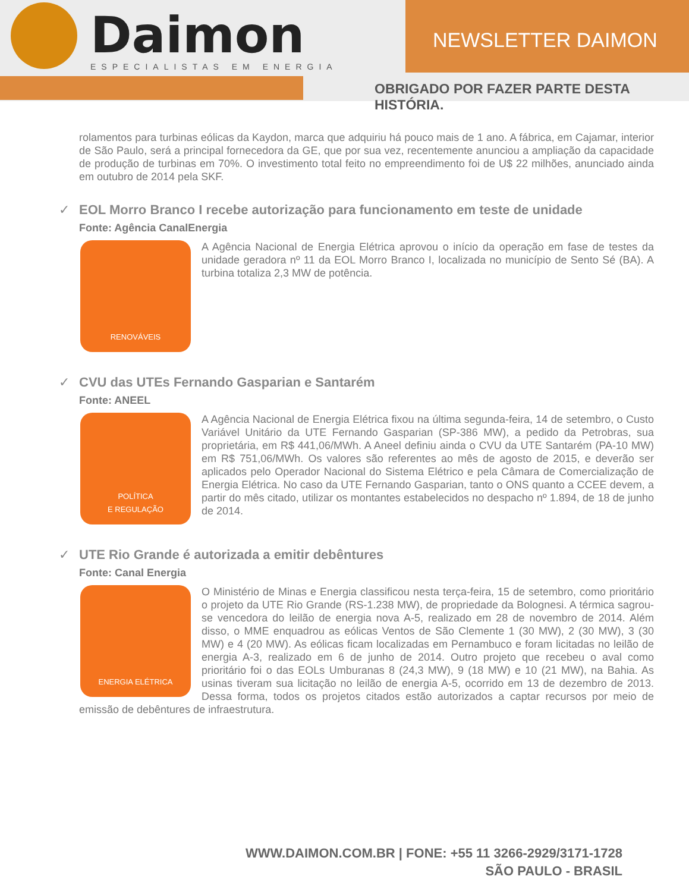Daimon
ESPECIALISTAS EM ENERGIA
NEWSLETTER DAIMON
OBRIGADO POR FAZER PARTE DESTA HISTÓRIA.
rolamentos para turbinas eólicas da Kaydon, marca que adquiriu há pouco mais de 1 ano. A fábrica, em Cajamar, interior de São Paulo, será a principal fornecedora da GE, que por sua vez, recentemente anunciou a ampliação da capacidade de produção de turbinas em 70%. O investimento total feito no empreendimento foi de U$ 22 milhões, anunciado ainda em outubro de 2014 pela SKF.
✓ EOL Morro Branco I recebe autorização para funcionamento em teste de unidade
Fonte: Agência CanalEnergia
RENOVÁVEIS
A Agência Nacional de Energia Elétrica aprovou o início da operação em fase de testes da unidade geradora nº 11 da EOL Morro Branco I, localizada no município de Sento Sé (BA). A turbina totaliza 2,3 MW de potência.
✓ CVU das UTEs Fernando Gasparian e Santarém
Fonte: ANEEL
POLÍTICA
E REGULAÇÃO
A Agência Nacional de Energia Elétrica fixou na última segunda-feira, 14 de setembro, o Custo Variável Unitário da UTE Fernando Gasparian (SP-386 MW), a pedido da Petrobras, sua proprietária, em R$ 441,06/MWh. A Aneel definiu ainda o CVU da UTE Santarém (PA-10 MW) em R$ 751,06/MWh. Os valores são referentes ao mês de agosto de 2015, e deverão ser aplicados pelo Operador Nacional do Sistema Elétrico e pela Câmara de Comercialização de Energia Elétrica. No caso da UTE Fernando Gasparian, tanto o ONS quanto a CCEE devem, a partir do mês citado, utilizar os montantes estabelecidos no despacho nº 1.894, de 18 de junho de 2014.
✓ UTE Rio Grande é autorizada a emitir debêntures
Fonte: Canal Energia
ENERGIA ELÉTRICA
O Ministério de Minas e Energia classificou nesta terça-feira, 15 de setembro, como prioritário o projeto da UTE Rio Grande (RS-1.238 MW), de propriedade da Bolognesi. A térmica sagrou-se vencedora do leilão de energia nova A-5, realizado em 28 de novembro de 2014. Além disso, o MME enquadrou as eólicas Ventos de São Clemente 1 (30 MW), 2 (30 MW), 3 (30 MW) e 4 (20 MW). As eólicas ficam localizadas em Pernambuco e foram licitadas no leilão de energia A-3, realizado em 6 de junho de 2014. Outro projeto que recebeu o aval como prioritário foi o das EOLs Umburanas 8 (24,3 MW), 9 (18 MW) e 10 (21 MW), na Bahia. As usinas tiveram sua licitação no leilão de energia A-5, ocorrido em 13 de dezembro de 2013. Dessa forma, todos os projetos citados estão autorizados a captar recursos por meio de emissão de debêntures de infraestrutura.
WWW.DAIMON.COM.BR | FONE: +55 11 3266-2929/3171-1728
SÃO PAULO - BRASIL